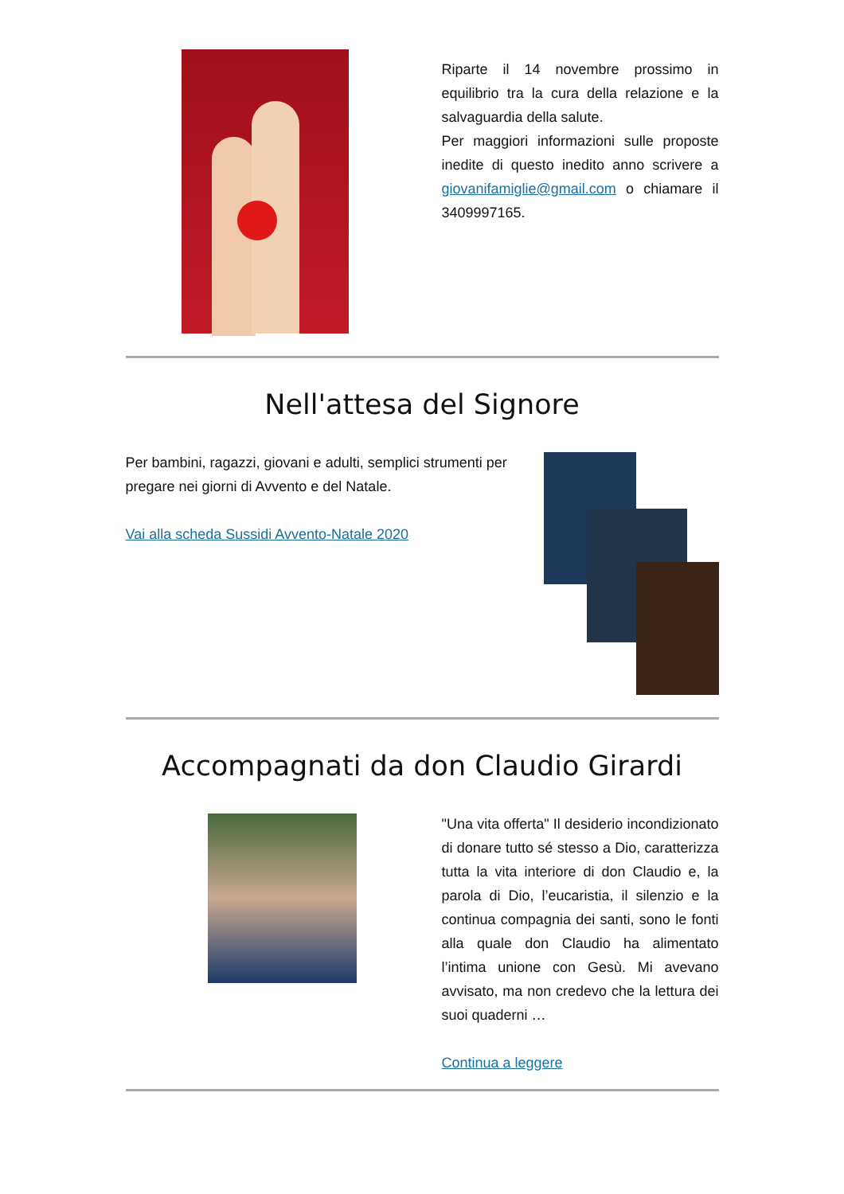Riparte il 14 novembre prossimo in equilibrio tra la cura della relazione e la salvaguardia della salute.
Per maggiori informazioni sulle proposte inedite di questo inedito anno scrivere a giovanifamiglie@gmail.com o chiamare il 3409997165.
Nell'attesa del Signore
Per bambini, ragazzi, giovani e adulti, semplici strumenti per pregare nei giorni di Avvento e del Natale.
Vai alla scheda Sussidi Avvento-Natale 2020
Accompagnati da don Claudio Girardi
"Una vita offerta" Il desiderio incondizionato di donare tutto sé stesso a Dio, caratterizza tutta la vita interiore di don Claudio e, la parola di Dio, l’eucaristia, il silenzio e la continua compagnia dei santi, sono le fonti alla quale don Claudio ha alimentato l’intima unione con Gesù. Mi avevano avvisato, ma non credevo che la lettura dei suoi quaderni …
Continua a leggere